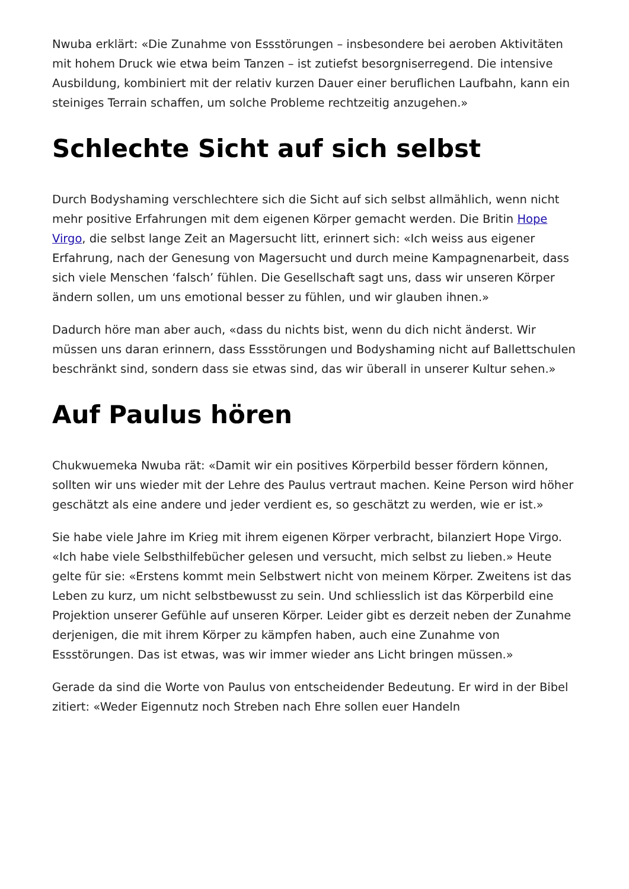Nwuba erklärt: «Die Zunahme von Essstörungen – insbesondere bei aeroben Aktivitäten mit hohem Druck wie etwa beim Tanzen – ist zutiefst besorgniserregend. Die intensive Ausbildung, kombiniert mit der relativ kurzen Dauer einer beruflichen Laufbahn, kann ein steiniges Terrain schaffen, um solche Probleme rechtzeitig anzugehen.»
Schlechte Sicht auf sich selbst
Durch Bodyshaming verschlechtere sich die Sicht auf sich selbst allmählich, wenn nicht mehr positive Erfahrungen mit dem eigenen Körper gemacht werden. Die Britin Hope Virgo, die selbst lange Zeit an Magersucht litt, erinnert sich: «Ich weiss aus eigener Erfahrung, nach der Genesung von Magersucht und durch meine Kampagnenarbeit, dass sich viele Menschen ‘falsch’ fühlen. Die Gesellschaft sagt uns, dass wir unseren Körper ändern sollen, um uns emotional besser zu fühlen, und wir glauben ihnen.»
Dadurch höre man aber auch, «dass du nichts bist, wenn du dich nicht änderst. Wir müssen uns daran erinnern, dass Essstörungen und Bodyshaming nicht auf Ballettschulen beschränkt sind, sondern dass sie etwas sind, das wir überall in unserer Kultur sehen.»
Auf Paulus hören
Chukwuemeka Nwuba rät: «Damit wir ein positives Körperbild besser fördern können, sollten wir uns wieder mit der Lehre des Paulus vertraut machen. Keine Person wird höher geschätzt als eine andere und jeder verdient es, so geschätzt zu werden, wie er ist.»
Sie habe viele Jahre im Krieg mit ihrem eigenen Körper verbracht, bilanziert Hope Virgo. «Ich habe viele Selbsthilfebücher gelesen und versucht, mich selbst zu lieben.» Heute gelte für sie: «Erstens kommt mein Selbstwert nicht von meinem Körper. Zweitens ist das Leben zu kurz, um nicht selbstbewusst zu sein. Und schliesslich ist das Körperbild eine Projektion unserer Gefühle auf unseren Körper. Leider gibt es derzeit neben der Zunahme derjenigen, die mit ihrem Körper zu kämpfen haben, auch eine Zunahme von Essstörungen. Das ist etwas, was wir immer wieder ans Licht bringen müssen.»
Gerade da sind die Worte von Paulus von entscheidender Bedeutung. Er wird in der Bibel zitiert: «Weder Eigennutz noch Streben nach Ehre sollen euer Handeln